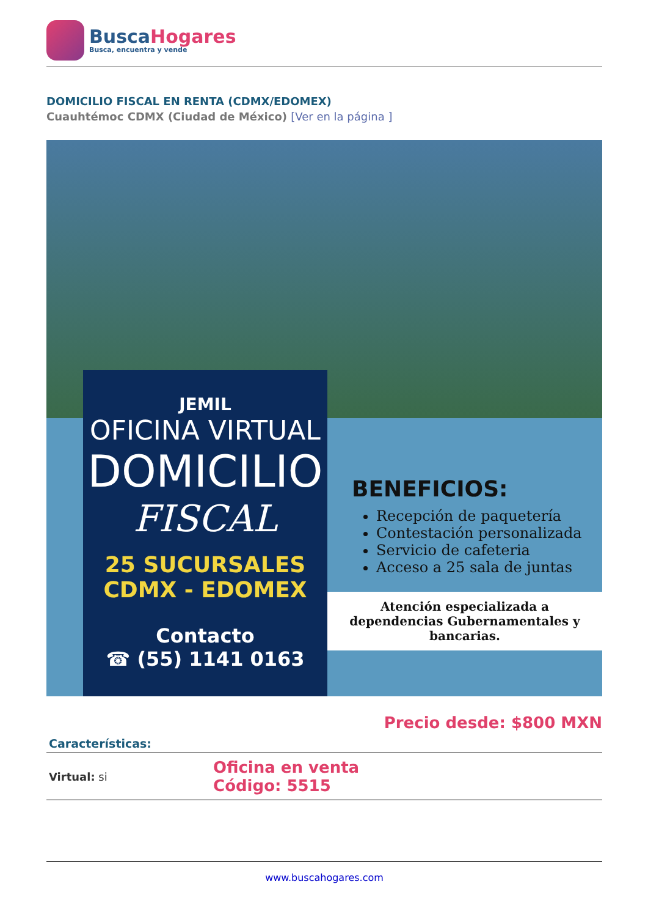BuscaHogares
Busca, encuentra y vende
DOMICILIO FISCAL EN RENTA (CDMX/EDOMEX)
Cuauhtémoc CDMX (Ciudad de México) [Ver en la página ]
JEMIL
OFICINA VIRTUAL
DOMICILIO
FISCAL
25 SUCURSALES
CDMX - EDOMEX
Contacto
☎ (55) 1141 0163
BENEFICIOS:
Recepción de paquetería
Contestación personalizada
Servicio de cafeteria
Acceso a 25 sala de juntas
Atención especializada a dependencias Gubernamentales y bancarias.
Precio desde: $800 MXN
| Características: | |
| --- | --- |
| Virtual: si | Oficina en venta Código: 5515 |
www.buscahogares.com